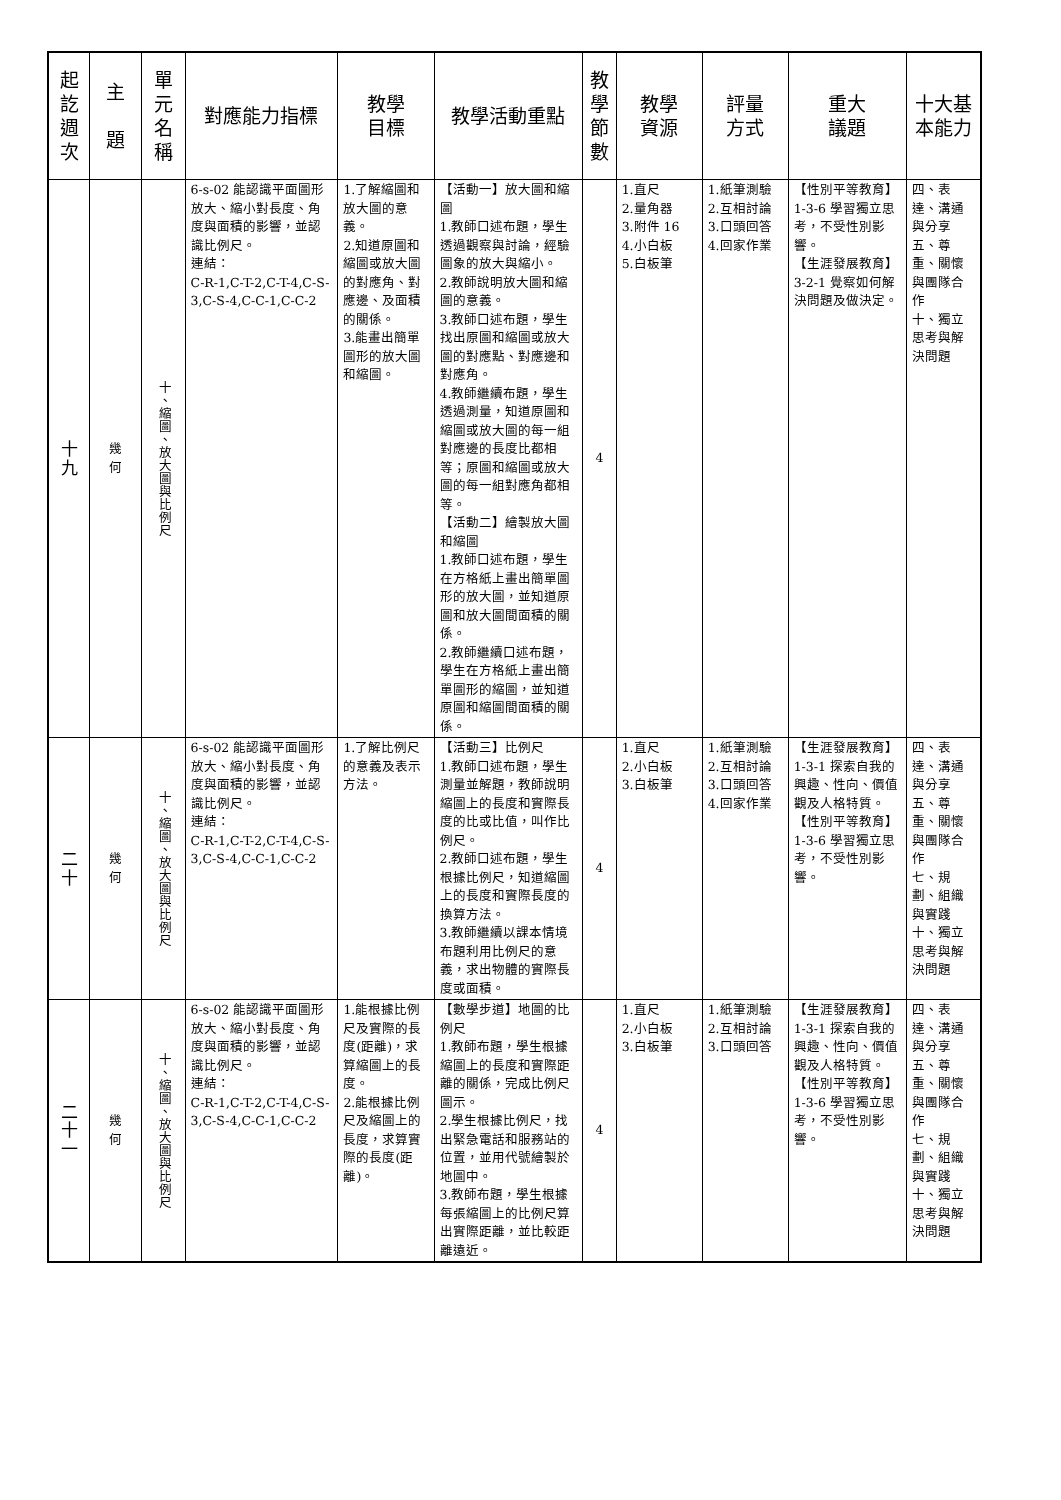| 起 訖 週 次 | 主 題 | 單 元 名 稱 | 對應能力指標 | 教學 目標 | 教學活動重點 | 教 學 節 數 | 教學 資源 | 評量 方式 | 重大 議題 | 十大基 本能力 |
| --- | --- | --- | --- | --- | --- | --- | --- | --- | --- | --- |
| 十 九 | 幾 何 | 十、縮圖、放大圖與比例尺 | 6-s-02 能認識平面圖形放大、縮小對長度、角度與面積的影響，並認識比例尺。 連結： C-R-1,C-T-2,C-T-4,C-S-3,C-S-4,C-C-1,C-C-2 | 1.了解縮圖和放大圖的意義。 2.知道原圖和縮圖或放大圖的對應角、對應邊、及面積的關係。 3.能畫出簡單圖形的放大圖和縮圖。 | 【活動一】放大圖和縮圖 1.教師口述布題，學生透過觀察與討論，經驗圖象的放大與縮小。 2.教師說明放大圖和縮圖的意義。 3.教師口述布題，學生找出原圖和縮圖或放大圖的對應點、對應邊和對應角。 4.教師繼續布題，學生透過測量，知道原圖和縮圖或放大圖的每一組對應邊的長度比都相等；原圖和縮圖或放大圖的每一組對應角都相等。 【活動二】繪製放大圖和縮圖 1.教師口述布題，學生在方格紙上畫出簡單圖形的放大圖，並知道原圖和放大圖間面積的關係。 2.教師繼續口述布題，學生在方格紙上畫出簡單圖形的縮圖，並知道原圖和縮圖間面積的關係。 | 4 | 1.直尺 2.量角器 3.附件 16 4.小白板 5.白板筆 | 1.紙筆測驗 2.互相討論 3.口頭回答 4.回家作業 | 【性別平等教育】1-3-6 學習獨立思考，不受性別影響。 【生涯發展教育】3-2-1 覺察如何解決問題及做決定。 | 四、表達、溝通與分享 五、尊重、關懷與團隊合作 十、獨立思考與解決問題 |
| 二 十 | 幾 何 | 十、縮圖、放大圖與比例尺 | 6-s-02 能認識平面圖形放大、縮小對長度、角度與面積的影響，並認識比例尺。 連結： C-R-1,C-T-2,C-T-4,C-S-3,C-S-4,C-C-1,C-C-2 | 1.了解比例尺的意義及表示方法。 | 【活動三】比例尺 1.教師口述布題，學生測量並解題，教師說明縮圖上的長度和實際長度的比或比值，叫作比例尺。 2.教師口述布題，學生根據比例尺，知道縮圖上的長度和實際長度的換算方法。 3.教師繼續以課本情境布題利用比例尺的意義，求出物體的實際長度或面積。 | 4 | 1.直尺 2.小白板 3.白板筆 | 1.紙筆測驗 2.互相討論 3.口頭回答 4.回家作業 | 【生涯發展教育】1-3-1 探索自我的興趣、性向、價值觀及人格特質。 【性別平等教育】1-3-6 學習獨立思考，不受性別影響。 | 四、表達、溝通與分享 五、尊重、關懷與團隊合作 七、規劃、組織與實踐 十、獨立思考與解決問題 |
| 二 十 一 | 幾 何 | 十、縮圖、放大圖與比例尺 | 6-s-02 能認識平面圖形放大、縮小對長度、角度與面積的影響，並認識比例尺。 連結： C-R-1,C-T-2,C-T-4,C-S-3,C-S-4,C-C-1,C-C-2 | 1.能根據比例尺及實際的長度(距離)，求算縮圖上的長度。 2.能根據比例尺及縮圖上的長度，求算實際的長度(距離)。 | 【數學步道】地圖的比例尺 1.教師布題，學生根據縮圖上的長度和實際距離的關係，完成比例尺圖示。 2.學生根據比例尺，找出緊急電話和服務站的位置，並用代號繪製於地圖中。 3.教師布題，學生根據每張縮圖上的比例尺算出實際距離，並比較距離遠近。 | 4 | 1.直尺 2.小白板 3.白板筆 | 1.紙筆測驗 2.互相討論 3.口頭回答 | 【生涯發展教育】1-3-1 探索自我的興趣、性向、價值觀及人格特質。 【性別平等教育】1-3-6 學習獨立思考，不受性別影響。 | 四、表達、溝通與分享 五、尊重、關懷與團隊合作 七、規劃、組織與實踐 十、獨立思考與解決問題 |